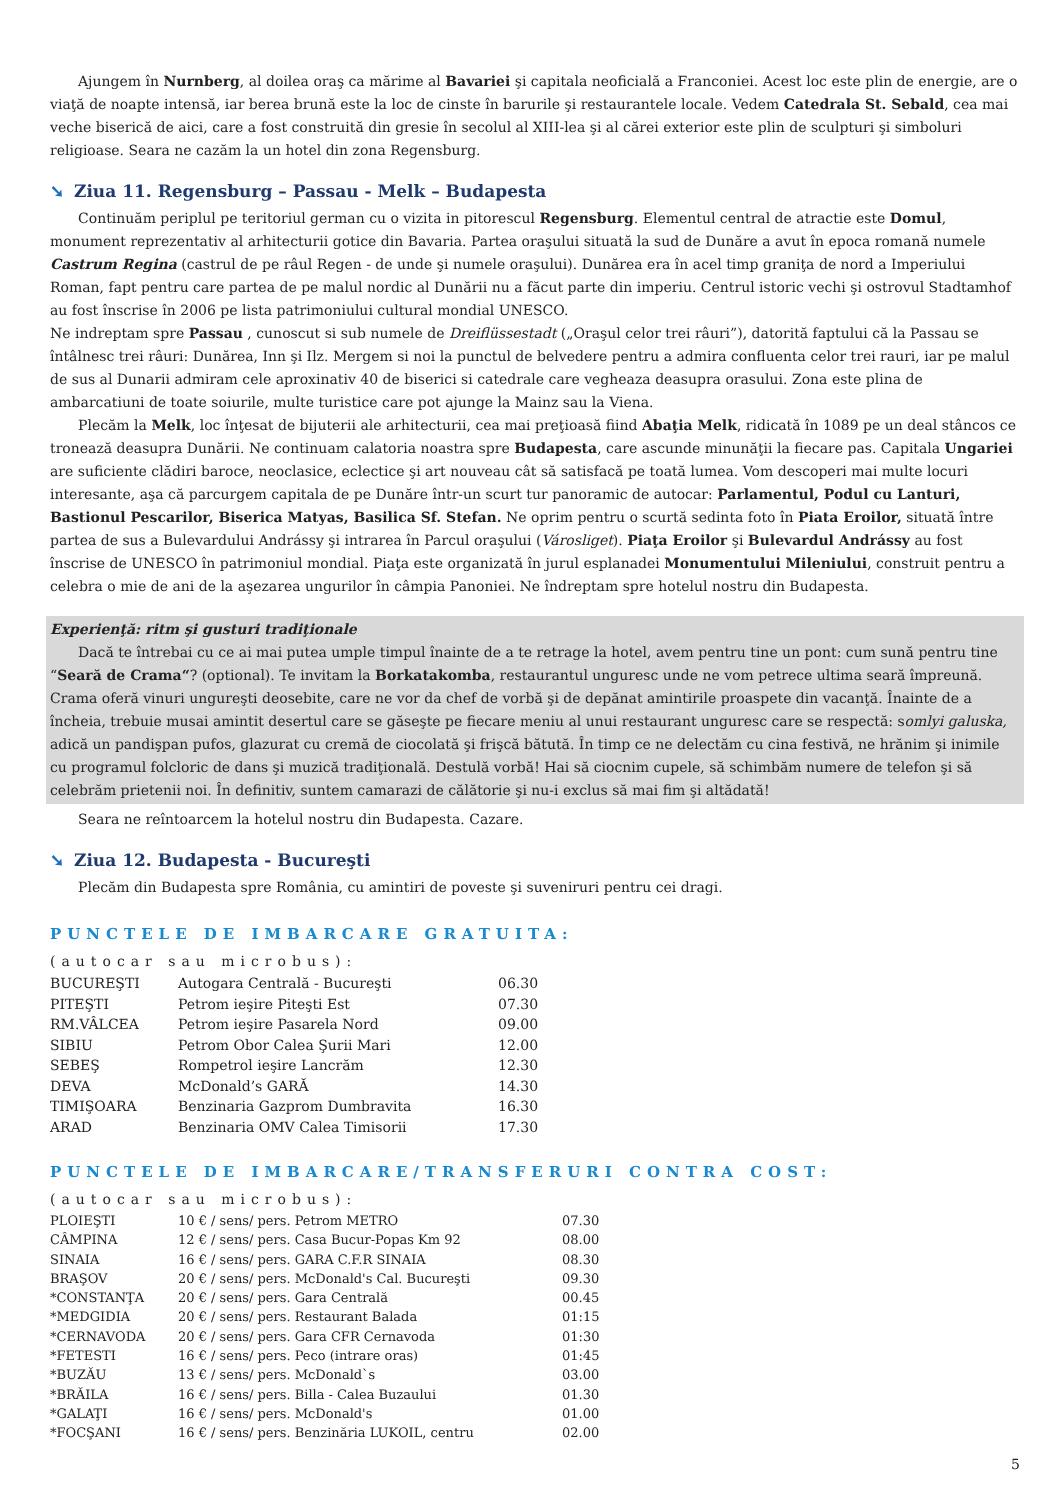Ajungem în Nurnberg, al doilea oraş ca mărime al Bavariei şi capitala neoficială a Franconiei. Acest loc este plin de energie, are o viaţă de noapte intensă, iar berea brună este la loc de cinste în barurile şi restaurantele locale. Vedem Catedrala St. Sebald, cea mai veche biserică de aici, care a fost construită din gresie în secolul al XIII-lea şi al cărei exterior este plin de sculpturi şi simboluri religioase. Seara ne cazăm la un hotel din zona Regensburg.
➘ Ziua 11. Regensburg – Passau - Melk – Budapesta
Continuăm periplul pe teritoriul german cu o vizita in pitorescul Regensburg. Elementul central de atractie este Domul, monument reprezentativ al arhitecturii gotice din Bavaria. Partea oraşului situată la sud de Dunăre a avut în epoca romană numele Castrum Regina (castrul de pe râul Regen - de unde şi numele oraşului). Dunărea era în acel timp graniţa de nord a Imperiului Roman, fapt pentru care partea de pe malul nordic al Dunării nu a făcut parte din imperiu. Centrul istoric vechi şi ostrovul Stadtamhof au fost înscrise în 2006 pe lista patrimoniului cultural mondial UNESCO.
Ne indreptam spre Passau , cunoscut si sub numele de Dreiflüssestadt („Oraşul celor trei râuri”), datorită faptului că la Passau se întâlnesc trei râuri: Dunărea, Inn şi Ilz. Mergem si noi la punctul de belvedere pentru a admira confluenta celor trei rauri, iar pe malul de sus al Dunarii admiram cele aproxinativ 40 de biserici si catedrale care vegheaza deasupra orasului. Zona este plina de ambarcatiuni de toate soiurile, multe turistice care pot ajunge la Mainz sau la Viena.
Plecăm la Melk, loc înţesat de bijuterii ale arhitecturii, cea mai preţioasă fiind Abaţia Melk, ridicată în 1089 pe un deal stâncos ce tronează deasupra Dunării. Ne continuam calatoria noastra spre Budapesta, care ascunde minunăţii la fiecare pas. Capitala Ungariei are suficiente clădiri baroce, neoclasice, eclectice şi art nouveau cât să satisfacă pe toată lumea. Vom descoperi mai multe locuri interesante, aşa că parcurgem capitala de pe Dunăre într-un scurt tur panoramic de autocar: Parlamentul, Podul cu Lanturi, Bastionul Pescarilor, Biserica Matyas, Basilica Sf. Stefan. Ne oprim pentru o scurtă sedinta foto în Piata Eroilor, situată între partea de sus a Bulevardului Andrássy şi intrarea în Parcul oraşului (Városliget). Piaţa Eroilor şi Bulevardul Andrássy au fost înscrise de UNESCO în patrimoniul mondial. Piaţa este organizată în jurul esplanadei Monumentului Mileniului, construit pentru a celebra o mie de ani de la aşezarea ungurilor în câmpia Panoniei. Ne îndreptam spre hotelul nostru din Budapesta.
Experienţă: ritm şi gusturi tradiţionale
Dacă te întrebai cu ce ai mai putea umple timpul înainte de a te retrage la hotel, avem pentru tine un pont: cum sună pentru tine “Seară de Crama“? (optional). Te invitam la Borkatakomba, restaurantul unguresc unde ne vom petrece ultima seară împreună. Crama oferă vinuri ungureşti deosebite, care ne vor da chef de vorbă şi de depănat amintirile proaspete din vacanţă. Înainte de a încheia, trebuie musai amintit desertul care se găseşte pe fiecare meniu al unui restaurant unguresc care se respectă: somlyi galuska, adică un pandişpan pufos, glazurat cu cremă de ciocolată şi frişcă bătută. În timp ce ne delectăm cu cina festivă, ne hrănim şi inimile cu programul folcloric de dans şi muzică tradiţională. Destulă vorbă! Hai să ciocnim cupele, să schimbăm numere de telefon şi să celebrăm prietenii noi. În definitiv, suntem camarazi de călătorie şi nu-i exclus să mai fim şi altădată!
Seara ne reîntoarcem la hotelul nostru din Budapesta. Cazare.
➘ Ziua 12. Budapesta - Bucureşti
Plecăm din Budapesta spre România, cu amintiri de poveste şi suveniruri pentru cei dragi.
PUNCTELE DE IMBARCARE GRATUITA:
(autocar sau microbus):
| BUCUREŞTI | Autogara Centrală - Bucureşti | 06.30 |
| PITEŞTI | Petrom ieşire Piteşti Est | 07.30 |
| RM.VÂLCEA | Petrom ieşire Pasarela Nord | 09.00 |
| SIBIU | Petrom Obor Calea Şurii Mari | 12.00 |
| SEBEŞ | Rompetrol ieşire Lancrăm | 12.30 |
| DEVA | McDonald’s GARĂ | 14.30 |
| TIMIŞOARA | Benzinaria Gazprom Dumbravita | 16.30 |
| ARAD | Benzinaria OMV Calea Timisorii | 17.30 |
PUNCTELE DE IMBARCARE/TRANSFERURI CONTRA COST:
(autocar sau microbus):
| PLOIEŞTI | 10 € / sens/ pers. Petrom METRO | 07.30 |
| CÂMPINA | 12 € / sens/ pers. Casa Bucur-Popas Km 92 | 08.00 |
| SINAIA | 16 € / sens/ pers. GARA C.F.R SINAIA | 08.30 |
| BRAŞOV | 20 € / sens/ pers. McDonald's Cal. Bucureşti | 09.30 |
| *CONSTANŢA | 20 € / sens/ pers. Gara Centrală | 00.45 |
| *MEDGIDIA | 20 € / sens/ pers. Restaurant Balada | 01:15 |
| *CERNAVODA | 20 € / sens/ pers. Gara CFR Cernavoda | 01:30 |
| *FETESTI | 16 € / sens/ pers. Peco (intrare oras) | 01:45 |
| *BUZĂU | 13 € / sens/ pers. McDonald`s | 03.00 |
| *BRĂILA | 16 € / sens/ pers. Billa - Calea Buzaului | 01.30 |
| *GALAŢI | 16 € / sens/ pers. McDonald's | 01.00 |
| *FOCŞANI | 16 € / sens/ pers. Benzinăria LUKOIL, centru | 02.00 |
5